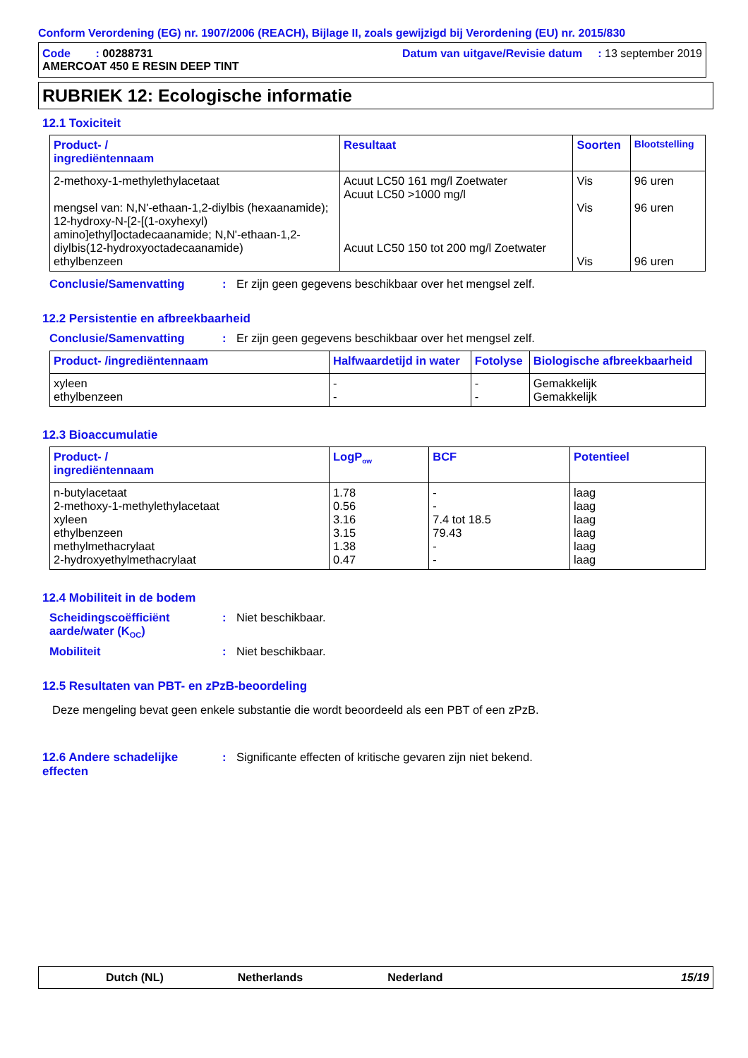Conform Verordening (EG) nr. 1907/2006 (REACH), Bijlage II, zoals gewijzigd bij Verordening (EU) nr. 2015/830
Code : 00288731
AMERCOAT 450 E RESIN DEEP TINT
Datum van uitgave/Revisie datum : 13 september 2019
RUBRIEK 12: Ecologische informatie
12.1 Toxiciteit
| Product- / ingrediëntennaam | Resultaat | Soorten | Blootstelling |
| --- | --- | --- | --- |
| 2-methoxy-1-methylethylacetaat mengsel van: N,N'-ethaan-1,2-diylbis (hexaanamide); 12-hydroxy-N-[2-[(1-oxyhexyl) amino]ethyl]octadecaanamide; N,N'-ethaan-1,2-diylbis(12-hydroxyoctadecaanamide) ethylbenzeen | Acuut LC50 161 mg/l Zoetwater Acuut LC50 >1000 mg/l Acuut LC50 150 tot 200 mg/l Zoetwater | Vis Vis Vis | 96 uren 96 uren 96 uren |
Conclusie/Samenvatting : Er zijn geen gegevens beschikbaar over het mengsel zelf.
12.2 Persistentie en afbreekbaarheid
Conclusie/Samenvatting : Er zijn geen gegevens beschikbaar over het mengsel zelf.
| Product- /ingrediëntennaam | Halfwaardetijd in water | Fotolyse | Biologische afbreekbaarheid |
| --- | --- | --- | --- |
| xyleen ethylbenzeen | - - | - - | Gemakkelijk Gemakkelijk |
12.3 Bioaccumulatie
| Product- / ingrediëntennaam | LogP<sub>ow</sub> | BCF | Potentieel |
| --- | --- | --- | --- |
| n-butylacetaat 2-methoxy-1-methylethylacetaat xyleen ethylbenzeen methylmethacrylaat 2-hydroxyethylmethacrylaat | 1.78 0.56 3.16 3.15 1.38 0.47 | - - 7.4 tot 18.5 79.43 - - | laag laag laag laag laag laag |
12.4 Mobiliteit in de bodem
Scheidingscoëfficiënt aarde/water (K<sub>OC</sub>)
: Niet beschikbaar.
Mobiliteit : Niet beschikbaar.
12.5 Resultaten van PBT- en zPzB-beoordeling
Deze mengeling bevat geen enkele substantie die wordt beoordeeld als een PBT of een zPzB.
12.6 Andere schadelijke effecten
: Significante effecten of kritische gevaren zijn niet bekend.
Dutch (NL) Netherlands Nederland 15/19